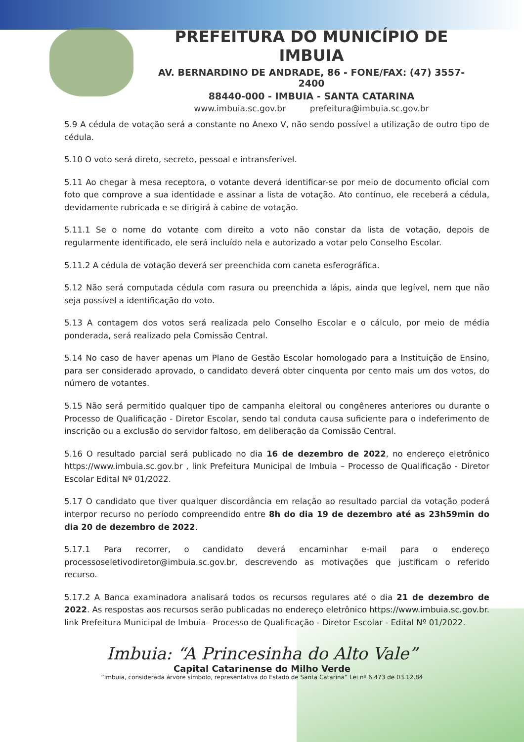PREFEITURA DO MUNICÍPIO DE IMBUIA
AV. BERNARDINO DE ANDRADE, 86 - FONE/FAX: (47) 3557-2400
88440-000 - IMBUIA - SANTA CATARINA
www.imbuia.sc.gov.br prefeitura@imbuia.sc.gov.br
5.9 A cédula de votação será a constante no Anexo V, não sendo possível a utilização de outro tipo de cédula.
5.10 O voto será direto, secreto, pessoal e intransferível.
5.11 Ao chegar à mesa receptora, o votante deverá identificar-se por meio de documento oficial com foto que comprove a sua identidade e assinar a lista de votação. Ato contínuo, ele receberá a cédula, devidamente rubricada e se dirigirá à cabine de votação.
5.11.1 Se o nome do votante com direito a voto não constar da lista de votação, depois de regularmente identificado, ele será incluído nela e autorizado a votar pelo Conselho Escolar.
5.11.2 A cédula de votação deverá ser preenchida com caneta esferográfica.
5.12 Não será computada cédula com rasura ou preenchida a lápis, ainda que legível, nem que não seja possível a identificação do voto.
5.13 A contagem dos votos será realizada pelo Conselho Escolar e o cálculo, por meio de média ponderada, será realizado pela Comissão Central.
5.14 No caso de haver apenas um Plano de Gestão Escolar homologado para a Instituição de Ensino, para ser considerado aprovado, o candidato deverá obter cinquenta por cento mais um dos votos, do número de votantes.
5.15 Não será permitido qualquer tipo de campanha eleitoral ou congêneres anteriores ou durante o Processo de Qualificação - Diretor Escolar, sendo tal conduta causa suficiente para o indeferimento de inscrição ou a exclusão do servidor faltoso, em deliberação da Comissão Central.
5.16 O resultado parcial será publicado no dia 16 de dezembro de 2022, no endereço eletrônico https://www.imbuia.sc.gov.br , link Prefeitura Municipal de Imbuia – Processo de Qualificação - Diretor Escolar Edital Nº 01/2022.
5.17 O candidato que tiver qualquer discordância em relação ao resultado parcial da votação poderá interpor recurso no período compreendido entre 8h do dia 19 de dezembro até as 23h59min do dia 20 de dezembro de 2022.
5.17.1 Para recorrer, o candidato deverá encaminhar e-mail para o endereço processoseletivodiretor@imbuia.sc.gov.br, descrevendo as motivações que justificam o referido recurso.
5.17.2 A Banca examinadora analisará todos os recursos regulares até o dia 21 de dezembro de 2022. As respostas aos recursos serão publicadas no endereço eletrônico https://www.imbuia.sc.gov.br. link Prefeitura Municipal de Imbuia– Processo de Qualificação - Diretor Escolar - Edital Nº 01/2022.
Imbuia: “A Princesinha do Alto Vale”
Capital Catarinense do Milho Verde
“Imbuia, considerada árvore símbolo, representativa do Estado de Santa Catarina” Lei nº 6.473 de 03.12.84